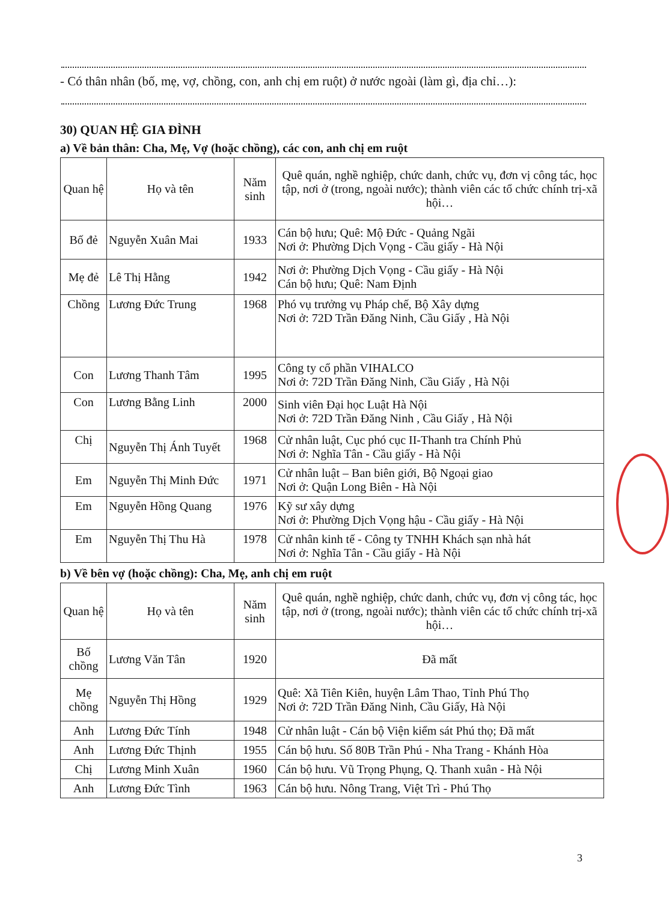- Có thân nhân (bố, mẹ, vợ, chồng, con, anh chị em ruột) ở nước ngoài (làm gì, địa chỉ…):
30) QUAN HỆ GIA ĐÌNH
a) Về bản thân: Cha, Mẹ, Vợ (hoặc chồng), các con, anh chị em ruột
| Quan hệ | Họ và tên | Năm sinh | Quê quán, nghề nghiệp, chức danh, chức vụ, đơn vị công tác, học tập, nơi ở (trong, ngoài nước); thành viên các tổ chức chính trị-xã hội… |
| Bố đẻ | Nguyễn Xuân Mai | 1933 | Cán bộ hưu; Quê: Mộ Đức - Quảng Ngãi Nơi ở: Phường Dịch Vọng - Cầu giấy - Hà Nội |
| Mẹ đẻ | Lê Thị Hằng | 1942 | Nơi ở: Phường Dịch Vọng - Cầu giấy - Hà Nội Cán bộ hưu; Quê: Nam Định |
| Chồng | Lương Đức Trung | 1968 | Phó vụ trưởng vụ Pháp chế, Bộ Xây dựng Nơi ở: 72D Trần Đăng Ninh, Cầu Giấy , Hà Nội |
| Con | Lương Thanh Tâm | 1995 | Công ty cổ phần VIHALCO Nơi ở: 72D Trần Đăng Ninh, Cầu Giấy , Hà Nội |
| Con | Lương Bằng Linh | 2000 | Sinh viên Đại học Luật Hà Nội Nơi ở: 72D Trần Đăng Ninh , Cầu Giấy , Hà Nội |
| Chị | Nguyễn Thị Ánh Tuyết | 1968 | Cử nhân luật, Cục phó cục II-Thanh tra Chính Phủ Nơi ở: Nghĩa Tân - Cầu giấy - Hà Nội |
| Em | Nguyễn Thị Minh Đức | 1971 | Cử nhân luật – Ban biên giới, Bộ Ngoại giao Nơi ở: Quận Long Biên - Hà Nội |
| Em | Nguyễn Hồng Quang | 1976 | Kỹ sư xây dựng Nơi ở: Phường Dịch Vọng hậu - Cầu giấy - Hà Nội |
| Em | Nguyễn Thị Thu Hà | 1978 | Cử nhân kinh tế - Công ty TNHH Khách sạn nhà hát Nơi ở: Nghĩa Tân - Cầu giấy - Hà Nội |
b) Về bên vợ (hoặc chồng): Cha, Mẹ, anh chị em ruột
| Quan hệ | Họ và tên | Năm sinh | Quê quán, nghề nghiệp, chức danh, chức vụ, đơn vị công tác, học tập, nơi ở (trong, ngoài nước); thành viên các tổ chức chính trị-xã hội… |
| Bố chồng | Lương Văn Tân | 1920 | Đã mất |
| Mẹ chồng | Nguyễn Thị Hồng | 1929 | Quê: Xã Tiên Kiên, huyện Lâm Thao, Tỉnh Phú Thọ Nơi ở: 72D Trần Đăng Ninh, Cầu Giấy, Hà Nội |
| Anh | Lương Đức Tính | 1948 | Cử nhân luật - Cán bộ Viện kiểm sát Phú thọ; Đã mất |
| Anh | Lương Đức Thịnh | 1955 | Cán bộ hưu. Số 80B Trần Phú - Nha Trang - Khánh Hòa |
| Chị | Lương Minh Xuân | 1960 | Cán bộ hưu. Vũ Trọng Phụng, Q. Thanh xuân - Hà Nội |
| Anh | Lương Đức Tình | 1963 | Cán bộ hưu. Nông Trang, Việt Trì - Phú Thọ |
3